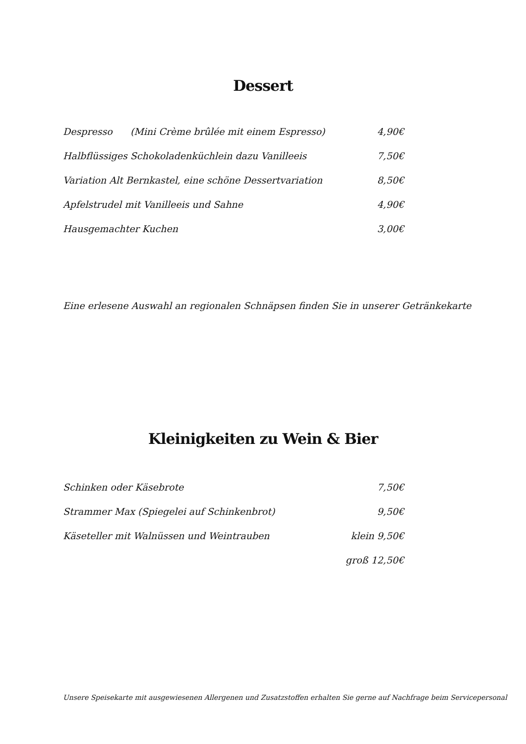Dessert
| Despresso (Mini Crème brûlée mit einem Espresso) | 4,90€ |
| Halbflüssiges Schokoladenküchlein dazu Vanilleeis | 7,50€ |
| Variation Alt Bernkastel, eine schöne Dessertvariation | 8,50€ |
| Apfelstrudel mit Vanilleeis und Sahne | 4,90€ |
| Hausgemachter Kuchen | 3,00€ |
Eine erlesene Auswahl an regionalen Schnäpsen finden Sie in unserer Getränkekarte
Kleinigkeiten zu Wein & Bier
| Schinken oder Käsebrote | 7,50€ |
| Strammer Max (Spiegelei auf Schinkenbrot) | 9,50€ |
| Käseteller mit Walnüssen und Weintrauben | klein 9,50€ |
| | groß 12,50€ |
Unsere Speisekarte mit ausgewiesenen Allergenen und Zusatzstoffen erhalten Sie gerne auf Nachfrage beim Servicepersonal